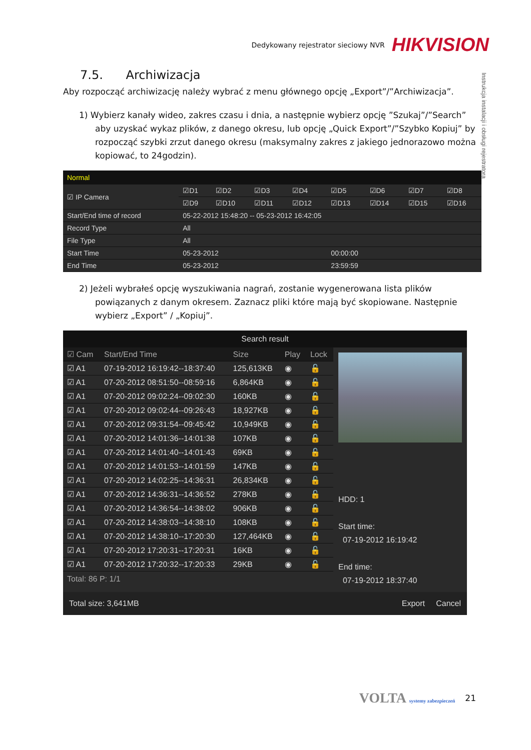Dedykowany rejestrator sieciowy NVR HIKVISION
Instrukcja instalacji i obsługi rejestratora
7.5. Archiwizacja
Aby rozpocząć archiwizację należy wybrać z menu głównego opcję „Export”/”Archiwizacja”.
1) Wybierz kanały wideo, zakres czasu i dnia, a następnie wybierz opcję ”Szukaj”/”Search” aby uzyskać wykaz plików, z danego okresu, lub opcję „Quick Export”/”Szybko Kopiuj” by rozpocząć szybki zrzut danego okresu (maksymalny zakres z jakiego jednorazowo można kopiować, to 24godzin).
Normal
| ☑ IP Camera | ☑D1 | ☑D2 | ☑D3 | ☑D4 | ☑D5 | ☑D6 | ☑D7 | ☑D8 |
| | ☑D9 | ☑D10 | ☑D11 | ☑D12 | ☑D13 | ☑D14 | ☑D15 | ☑D16 |
| Start/End time of record | 05-22-2012 15:48:20 -- 05-23-2012 16:42:05 | | | | | | | |
| Record Type | All | | | | | | | |
| File Type | All | | | | | | | |
| Start Time | 05-23-2012 | | | | 00:00:00 | | | |
| End Time | 05-23-2012 | | | | 23:59:59 | | | |
2) Jeżeli wybrałeś opcję wyszukiwania nagrań, zostanie wygenerowana lista plików powiązanych z danym okresem. Zaznacz pliki które mają być skopiowane. Następnie wybierz „Export” / „Kopiuj”.
Search result
| ☑ Cam | Start/End Time | Size | Play | Lock |
| --- | --- | --- | --- | --- |
| ☑ A1 | 07-19-2012 16:19:42--18:37:40 | 125,613KB | ◉ | 🔓 |
| ☑ A1 | 07-20-2012 08:51:50--08:59:16 | 6,864KB | ◉ | 🔓 |
| ☑ A1 | 07-20-2012 09:02:24--09:02:30 | 160KB | ◉ | 🔓 |
| ☑ A1 | 07-20-2012 09:02:44--09:26:43 | 18,927KB | ◉ | 🔓 |
| ☑ A1 | 07-20-2012 09:31:54--09:45:42 | 10,949KB | ◉ | 🔓 |
| ☑ A1 | 07-20-2012 14:01:36--14:01:38 | 107KB | ◉ | 🔓 |
| ☑ A1 | 07-20-2012 14:01:40--14:01:43 | 69KB | ◉ | 🔓 |
| ☑ A1 | 07-20-2012 14:01:53--14:01:59 | 147KB | ◉ | 🔓 |
| ☑ A1 | 07-20-2012 14:02:25--14:36:31 | 26,834KB | ◉ | 🔓 |
| ☑ A1 | 07-20-2012 14:36:31--14:36:52 | 278KB | ◉ | 🔓 |
| ☑ A1 | 07-20-2012 14:36:54--14:38:02 | 906KB | ◉ | 🔓 |
| ☑ A1 | 07-20-2012 14:38:03--14:38:10 | 108KB | ◉ | 🔓 |
| ☑ A1 | 07-20-2012 14:38:10--17:20:30 | 127,464KB | ◉ | 🔓 |
| ☑ A1 | 07-20-2012 17:20:31--17:20:31 | 16KB | ◉ | 🔓 |
| ☑ A1 | 07-20-2012 17:20:32--17:20:33 | 29KB | ◉ | 🔓 |
Total: 86 P: 1/1
HDD: 1
Start time:
07-19-2012 16:19:42
End time:
07-19-2012 18:37:40
Total size: 3,641MB Export Cancel
VOLTA systemy zabezpieczeń 21